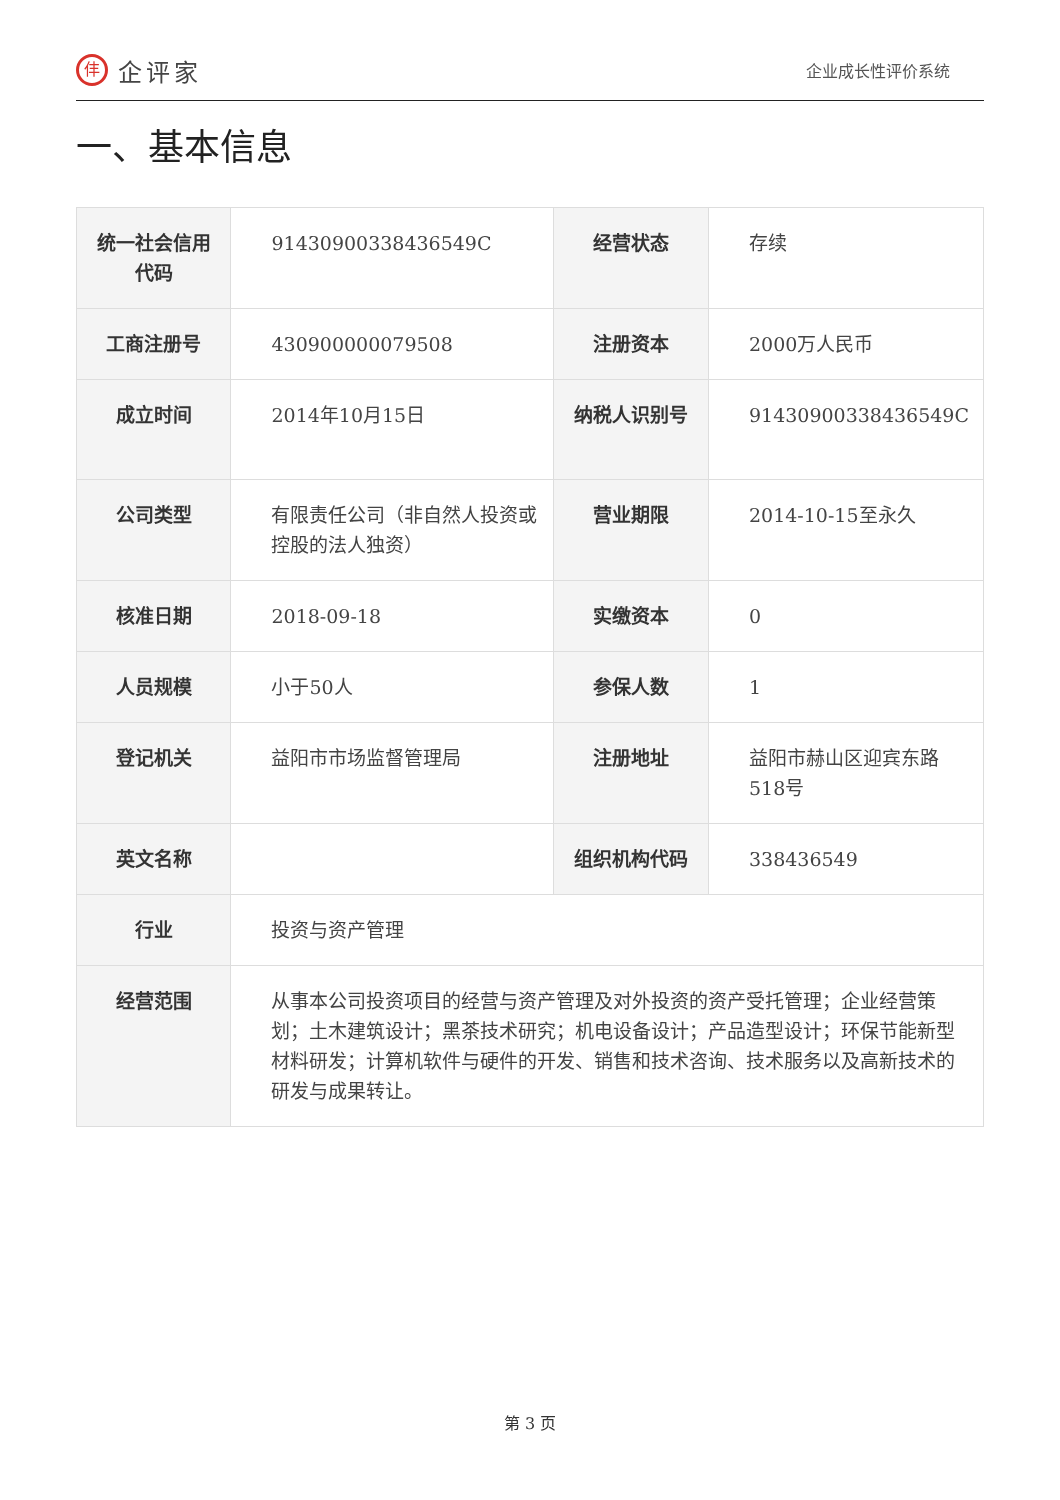仹企评家
企业成长性评价系统
一、基本信息
| 统一社会信用代码 | 91430900338436549C | 经营状态 | 存续 |
| 工商注册号 | 430900000079508 | 注册资本 | 2000万人民币 |
| 成立时间 | 2014年10月15日 | 纳税人识别号 | 91430900338436549C |
| 公司类型 | 有限责任公司（非自然人投资或控股的法人独资） | 营业期限 | 2014-10-15至永久 |
| 核准日期 | 2018-09-18 | 实缴资本 | 0 |
| 人员规模 | 小于50人 | 参保人数 | 1 |
| 登记机关 | 益阳市市场监督管理局 | 注册地址 | 益阳市赫山区迎宾东路518号 |
| 英文名称 | | 组织机构代码 | 338436549 |
| 行业 | 投资与资产管理 | | |
| 经营范围 | 从事本公司投资项目的经营与资产管理及对外投资的资产受托管理；企业经营策划；土木建筑设计；黑茶技术研究；机电设备设计；产品造型设计；环保节能新型材料研发；计算机软件与硬件的开发、销售和技术咨询、技术服务以及高新技术的研发与成果转让。 | | |
第 3 页